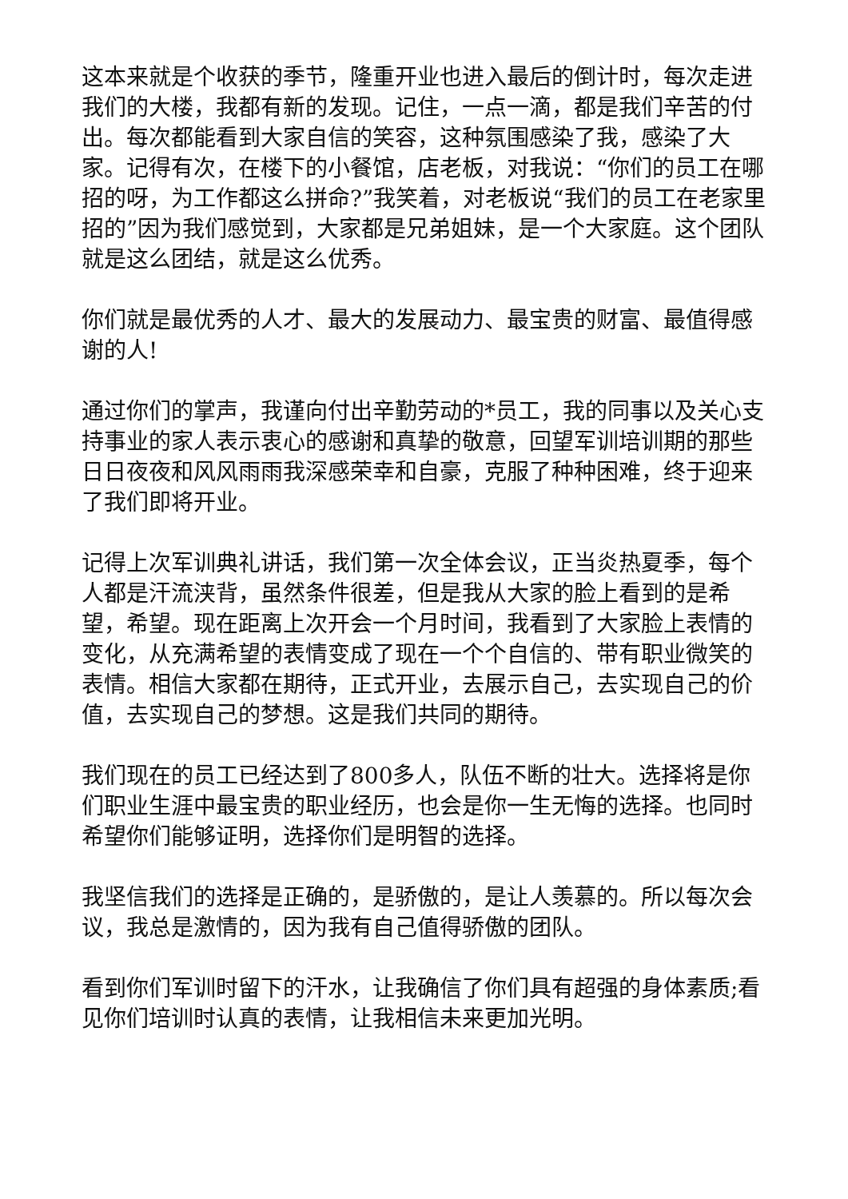这本来就是个收获的季节，隆重开业也进入最后的倒计时，每次走进我们的大楼，我都有新的发现。记住，一点一滴，都是我们辛苦的付出。每次都能看到大家自信的笑容，这种氛围感染了我，感染了大家。记得有次，在楼下的小餐馆，店老板，对我说：“你们的员工在哪招的呀，为工作都这么拼命?”我笑着，对老板说“我们的员工在老家里招的”因为我们感觉到，大家都是兄弟姐妹，是一个大家庭。这个团队就是这么团结，就是这么优秀。
你们就是最优秀的人才、最大的发展动力、最宝贵的财富、最值得感谢的人!
通过你们的掌声，我谨向付出辛勤劳动的*员工，我的同事以及关心支持事业的家人表示衷心的感谢和真挚的敬意，回望军训培训期的那些日日夜夜和风风雨雨我深感荣幸和自豪，克服了种种困难，终于迎来了我们即将开业。
记得上次军训典礼讲话，我们第一次全体会议，正当炎热夏季，每个人都是汗流浃背，虽然条件很差，但是我从大家的脸上看到的是希望，希望。现在距离上次开会一个月时间，我看到了大家脸上表情的变化，从充满希望的表情变成了现在一个个自信的、带有职业微笑的表情。相信大家都在期待，正式开业，去展示自己，去实现自己的价值，去实现自己的梦想。这是我们共同的期待。
我们现在的员工已经达到了800多人，队伍不断的壮大。选择将是你们职业生涯中最宝贵的职业经历，也会是你一生无悔的选择。也同时希望你们能够证明，选择你们是明智的选择。
我坚信我们的选择是正确的，是骄傲的，是让人羡慕的。所以每次会议，我总是激情的，因为我有自己值得骄傲的团队。
看到你们军训时留下的汗水，让我确信了你们具有超强的身体素质;看见你们培训时认真的表情，让我相信未来更加光明。